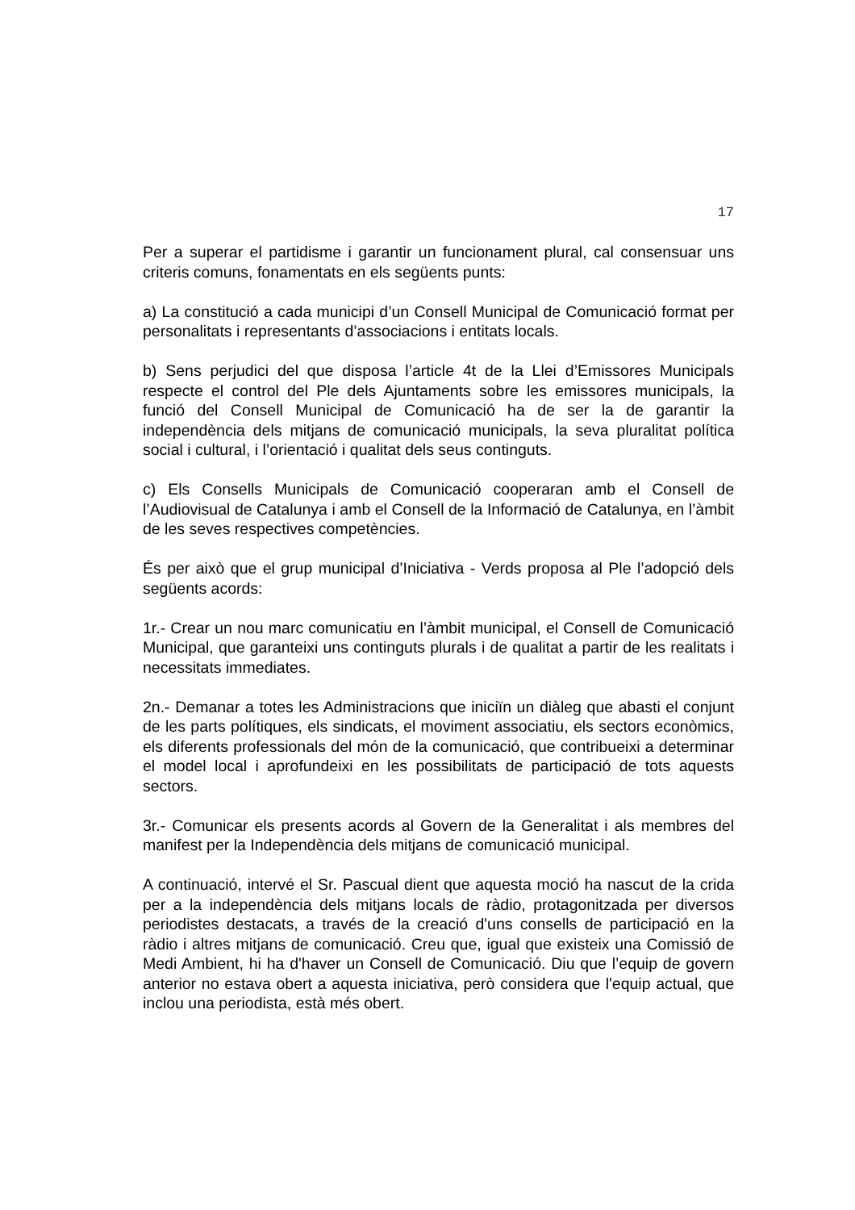17
Per a superar el partidisme i garantir un funcionament plural, cal consensuar uns criteris comuns, fonamentats en els següents punts:
a) La constitució a cada municipi d’un Consell Municipal de Comunicació format per personalitats i representants d’associacions i entitats locals.
b) Sens perjudici del que disposa l’article 4t de la Llei d’Emissores Municipals respecte el control del Ple dels Ajuntaments sobre les emissores municipals, la funció del Consell Municipal de Comunicació ha de ser la de garantir la independència dels mitjans de comunicació municipals, la seva pluralitat política social i cultural, i l’orientació i qualitat dels seus continguts.
c) Els Consells Municipals de Comunicació cooperaran amb el Consell de l’Audiovisual de Catalunya i amb el Consell de la Informació de Catalunya, en l’àmbit de les seves respectives competències.
És per això que el grup municipal d’Iniciativa - Verds proposa al Ple l’adopció dels següents acords:
1r.- Crear un nou marc comunicatiu en l’àmbit municipal, el Consell de Comunicació Municipal, que garanteixi uns continguts plurals i de qualitat a partir de les realitats i necessitats immediates.
2n.- Demanar a totes les Administracions que iniciïn un diàleg que abasti el conjunt de les parts polítiques, els sindicats, el moviment associatiu, els sectors econòmics, els diferents professionals del món de la comunicació, que contribueixi a determinar el model local i aprofundeixi en les possibilitats de participació de tots aquests sectors.
3r.- Comunicar els presents acords al Govern de la Generalitat i als membres del manifest per la Independència dels mitjans de comunicació municipal.
A continuació, intervé el Sr. Pascual dient que aquesta moció ha nascut de la crida per a la independència dels mitjans locals de ràdio, protagonitzada per diversos periodistes destacats, a través de la creació d'uns consells de participació en la ràdio i altres mitjans de comunicació. Creu que, igual que existeix una Comissió de Medi Ambient, hi ha d'haver un Consell de Comunicació. Diu que l’equip de govern anterior no estava obert a aquesta iniciativa, però considera que l'equip actual, que inclou una periodista, està més obert.